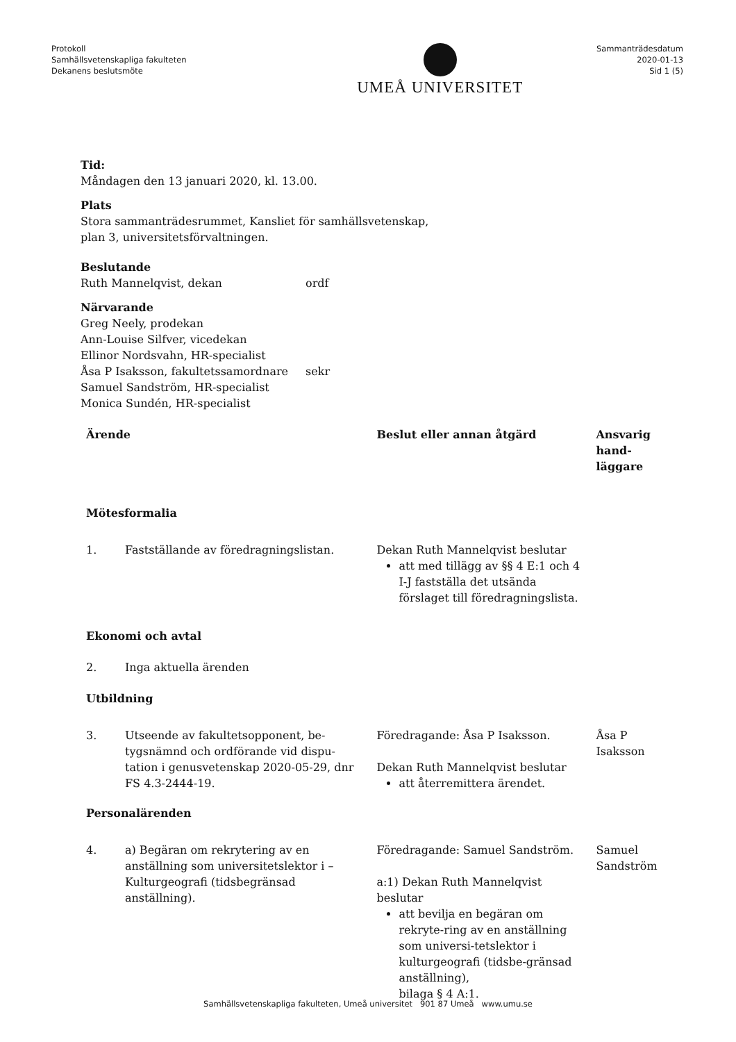Protokoll
Samhällsvetenskapliga fakulteten
Dekanens beslutsmöte
UMEÅ UNIVERSITET
Sammanträdesdatum
2020-01-13
Sid 1 (5)
Tid:
Måndagen den 13 januari 2020, kl. 13.00.
Plats
Stora sammanträdesrummet, Kansliet för samhällsvetenskap,
plan 3, universitetsförvaltningen.
Beslutande
| Ruth Mannelqvist, dekan | ordf |
Närvarande
| Greg Neely, prodekan | |
| Ann-Louise Silfver, vicedekan | |
| Ellinor Nordsvahn, HR-specialist | |
| Åsa P Isaksson, fakultetssamordnare | sekr |
| Samuel Sandström, HR-specialist | |
| Monica Sundén, HR-specialist | |
| Ärende | | Beslut eller annan åtgärd | Ansvarig hand- läggare |
| --- | --- | --- | --- |
| Mötesformalia | | | |
| 1. | Fastställande av föredragningslistan. | Dekan Ruth Mannelqvist beslutar att med tillägg av §§ 4 E:1 och 4 I-J fastställa det utsända förslaget till föredragningslista. | |
| Ekonomi och avtal | | | |
| 2. | Inga aktuella ärenden | | |
| Utbildning | | | |
| 3. | Utseende av fakultetsopponent, be-tygsnämnd och ordförande vid dispu-tation i genusvetenskap 2020-05-29, dnr FS 4.3-2444-19. | Föredragande: Åsa P Isaksson. Dekan Ruth Mannelqvist beslutar att återremittera ärendet. | Åsa P Isaksson |
| Personalärenden | | | |
| 4. | a) Begäran om rekrytering av en anställning som universitetslektor i – Kulturgeografi (tidsbegränsad anställning). | Föredragande: Samuel Sandström. a:1) Dekan Ruth Mannelqvist beslutar att bevilja en begäran om rekryte-ring av en anställning som universi-tetslektor i kulturgeografi (tidsbe-gränsad anställning), bilaga § 4 A:1. | Samuel Sandström |
Samhällsvetenskapliga fakulteten, Umeå universitet 901 87 Umeå www.umu.se